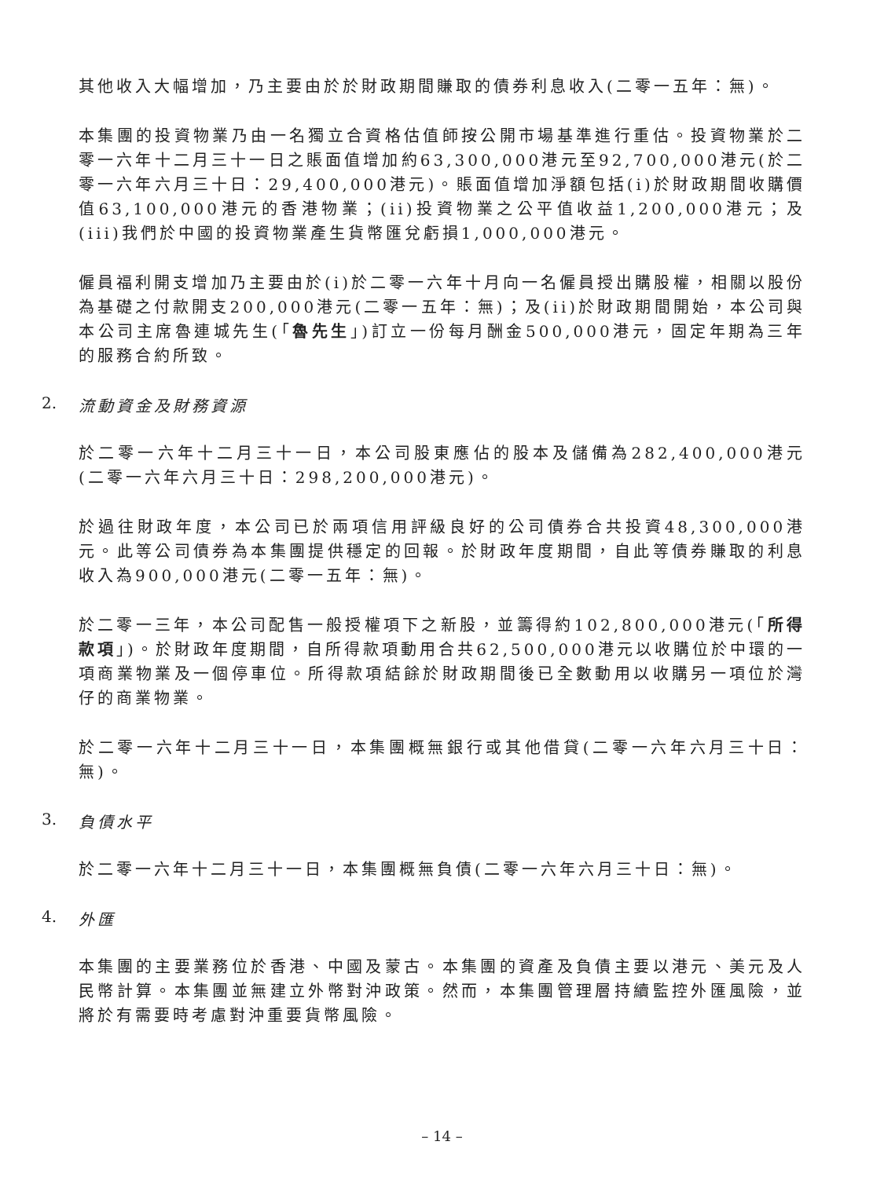其他收入大幅增加，乃主要由於於財政期間賺取的債券利息收入(二零一五年：無)。
本集團的投資物業乃由一名獨立合資格估值師按公開市場基準進行重估。投資物業於二零一六年十二月三十一日之賬面值增加約63,300,000港元至92,700,000港元(於二零一六年六月三十日：29,400,000港元)。賬面值增加淨額包括(i)於財政期間收購價值63,100,000港元的香港物業；(ii)投資物業之公平值收益1,200,000港元；及(iii)我們於中國的投資物業產生貨幣匯兌虧損1,000,000港元。
僱員福利開支增加乃主要由於(i)於二零一六年十月向一名僱員授出購股權，相關以股份為基礎之付款開支200,000港元(二零一五年：無)；及(ii)於財政期間開始，本公司與本公司主席魯連城先生(「魯先生」)訂立一份每月酬金500,000港元，固定年期為三年的服務合約所致。
2. 流動資金及財務資源
於二零一六年十二月三十一日，本公司股東應佔的股本及儲備為282,400,000港元(二零一六年六月三十日：298,200,000港元)。
於過往財政年度，本公司已於兩項信用評級良好的公司債券合共投資48,300,000港元。此等公司債券為本集團提供穩定的回報。於財政年度期間，自此等債券賺取的利息收入為900,000港元(二零一五年：無)。
於二零一三年，本公司配售一般授權項下之新股，並籌得約102,800,000港元(「所得款項」)。於財政年度期間，自所得款項動用合共62,500,000港元以收購位於中環的一項商業物業及一個停車位。所得款項結餘於財政期間後已全數動用以收購另一項位於灣仔的商業物業。
於二零一六年十二月三十一日，本集團概無銀行或其他借貸(二零一六年六月三十日：無)。
3. 負債水平
於二零一六年十二月三十一日，本集團概無負債(二零一六年六月三十日：無)。
4. 外匯
本集團的主要業務位於香港、中國及蒙古。本集團的資產及負債主要以港元、美元及人民幣計算。本集團並無建立外幣對沖政策。然而，本集團管理層持續監控外匯風險，並將於有需要時考慮對沖重要貨幣風險。
– 14 –